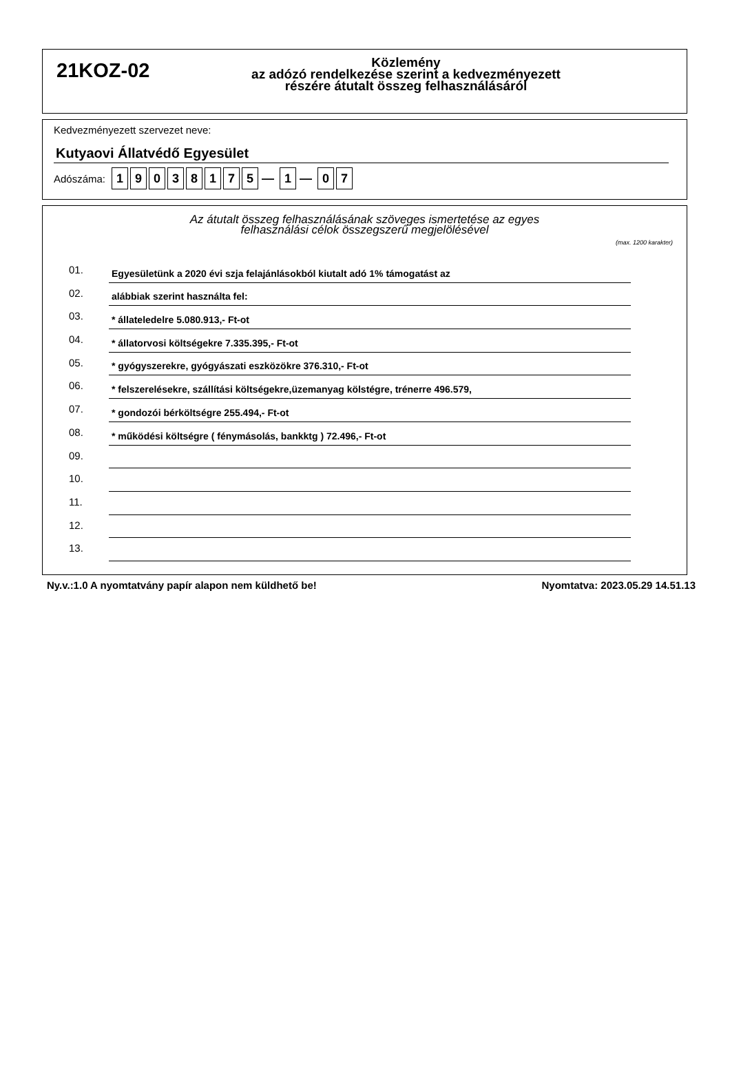21KOZ-02
Közlemény
az adózó rendelkezése szerint a kedvezményezett
részére átutalt összeg felhasználásáról
Kedvezményezett szervezet neve:
Kutyaovi Állatvédő Egyesület
Adószáma: 19038175 — 1 — 0 7
Az átutalt összeg felhasználásának szöveges ismertetése az egyes
felhasználási célok összegszerű megjelölésével
(max. 1200 karakter)
01. Egyesületünk a 2020 évi szja felajánlásokból kiutalt adó 1% támogatást az
02. alábbiak szerint használta fel:
03. * állateledelre 5.080.913,- Ft-ot
04. * állatorvosi költségekre 7.335.395,- Ft-ot
05. * gyógyszerekre, gyógyászati eszközökre 376.310,- Ft-ot
06. * felszerelésekre, szállítási költségekre,üzemanyag kölstégre, trénerre 496.579,
07. * gondozói bérköltségre 255.494,- Ft-ot
08. * működési költségre ( fénymásolás, bankktg ) 72.496,- Ft-ot
09.
10.
11.
12.
13.
Ny.v.:1.0 A nyomtatvány papír alapon nem küldhető be! Nyomtatva: 2023.05.29 14.51.13